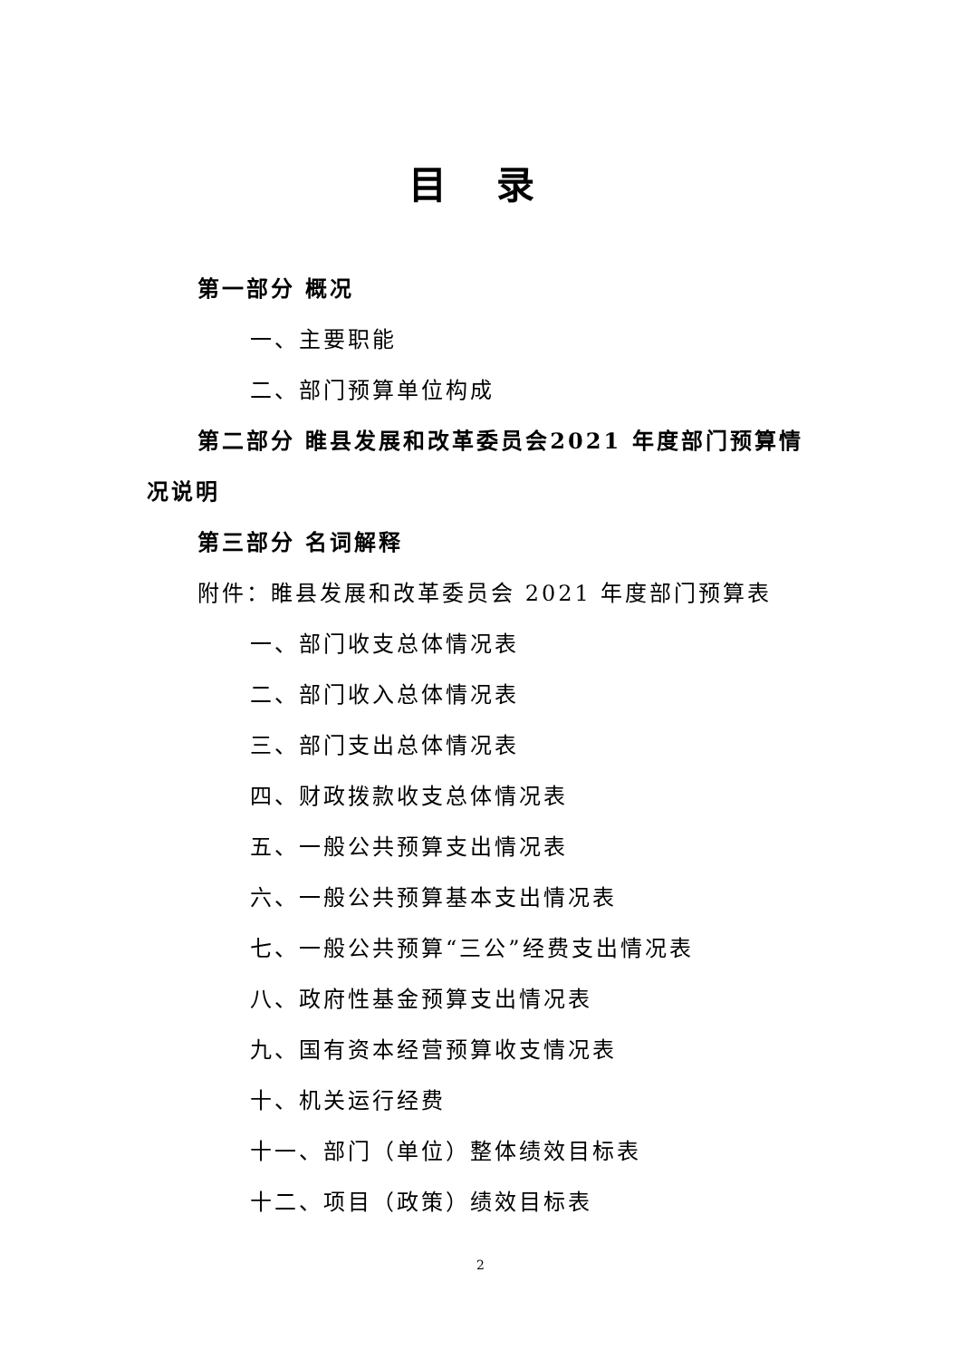目 录
第一部分 概况
一、主要职能
二、部门预算单位构成
第二部分 睢县发展和改革委员会2021 年度部门预算情
况说明
第三部分 名词解释
附件：睢县发展和改革委员会 2021 年度部门预算表
一、部门收支总体情况表
二、部门收入总体情况表
三、部门支出总体情况表
四、财政拨款收支总体情况表
五、一般公共预算支出情况表
六、一般公共预算基本支出情况表
七、一般公共预算“三公”经费支出情况表
八、政府性基金预算支出情况表
九、国有资本经营预算收支情况表
十、机关运行经费
十一、部门（单位）整体绩效目标表
十二、项目（政策）绩效目标表
2